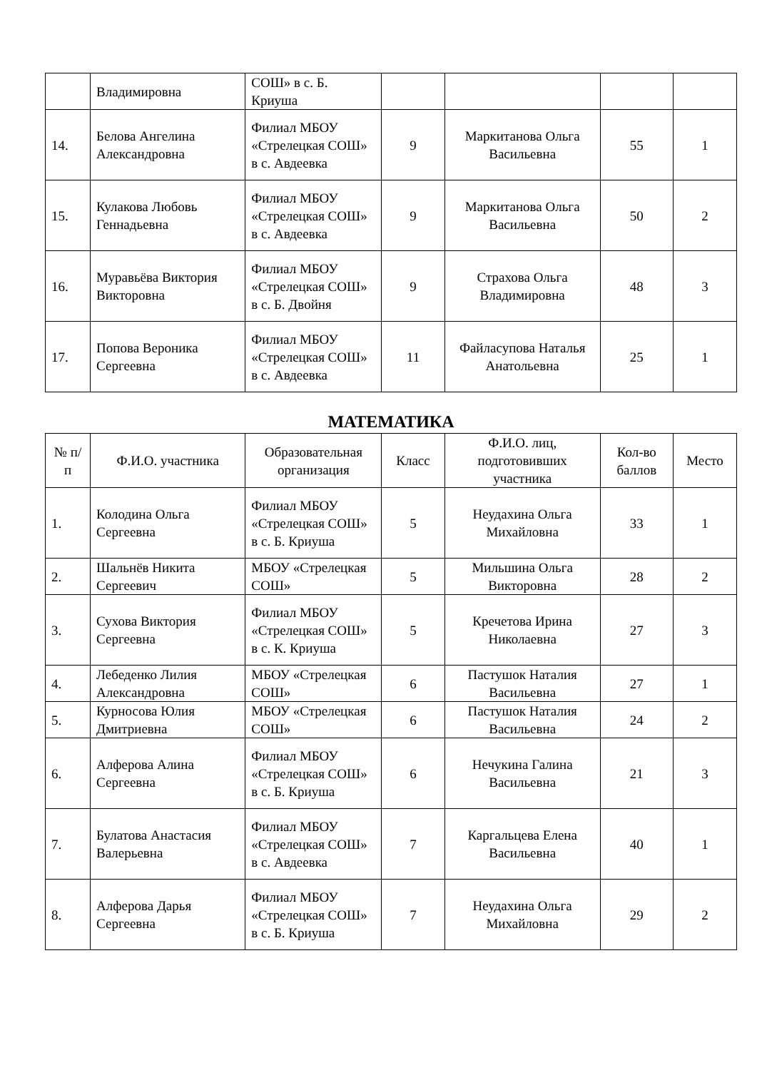| | Владимировна | СОШ» в с. Б. Криуша | | | | |
| 14. | Белова Ангелина Александровна | Филиал МБОУ «Стрелецкая СОШ» в с. Авдеевка | 9 | Маркитанова Ольга Васильевна | 55 | 1 |
| 15. | Кулакова Любовь Геннадьевна | Филиал МБОУ «Стрелецкая СОШ» в с. Авдеевка | 9 | Маркитанова Ольга Васильевна | 50 | 2 |
| 16. | Муравьёва Виктория Викторовна | Филиал МБОУ «Стрелецкая СОШ» в с. Б. Двойня | 9 | Страхова Ольга Владимировна | 48 | 3 |
| 17. | Попова Вероника Сергеевна | Филиал МБОУ «Стрелецкая СОШ» в с. Авдеевка | 11 | Файласупова Наталья Анатольевна | 25 | 1 |
МАТЕМАТИКА
| № п/п | Ф.И.О. участника | Образовательная организация | Класс | Ф.И.О. лиц, подготовивших участника | Кол-во баллов | Место |
| --- | --- | --- | --- | --- | --- | --- |
| 1. | Колодина Ольга Сергеевна | Филиал МБОУ «Стрелецкая СОШ» в с. Б. Криуша | 5 | Неудахина Ольга Михайловна | 33 | 1 |
| 2. | Шальнёв Никита Сергеевич | МБОУ «Стрелецкая СОШ» | 5 | Мильшина Ольга Викторовна | 28 | 2 |
| 3. | Сухова Виктория Сергеевна | Филиал МБОУ «Стрелецкая СОШ» в с. К. Криуша | 5 | Кречетова Ирина Николаевна | 27 | 3 |
| 4. | Лебеденко Лилия Александровна | МБОУ «Стрелецкая СОШ» | 6 | Пастушок Наталия Васильевна | 27 | 1 |
| 5. | Курносова Юлия Дмитриевна | МБОУ «Стрелецкая СОШ» | 6 | Пастушок Наталия Васильевна | 24 | 2 |
| 6. | Алферова Алина Сергеевна | Филиал МБОУ «Стрелецкая СОШ» в с. Б. Криуша | 6 | Нечукина Галина Васильевна | 21 | 3 |
| 7. | Булатова Анастасия Валерьевна | Филиал МБОУ «Стрелецкая СОШ» в с. Авдеевка | 7 | Каргальцева Елена Васильевна | 40 | 1 |
| 8. | Алферова Дарья Сергеевна | Филиал МБОУ «Стрелецкая СОШ» в с. Б. Криуша | 7 | Неудахина Ольга Михайловна | 29 | 2 |